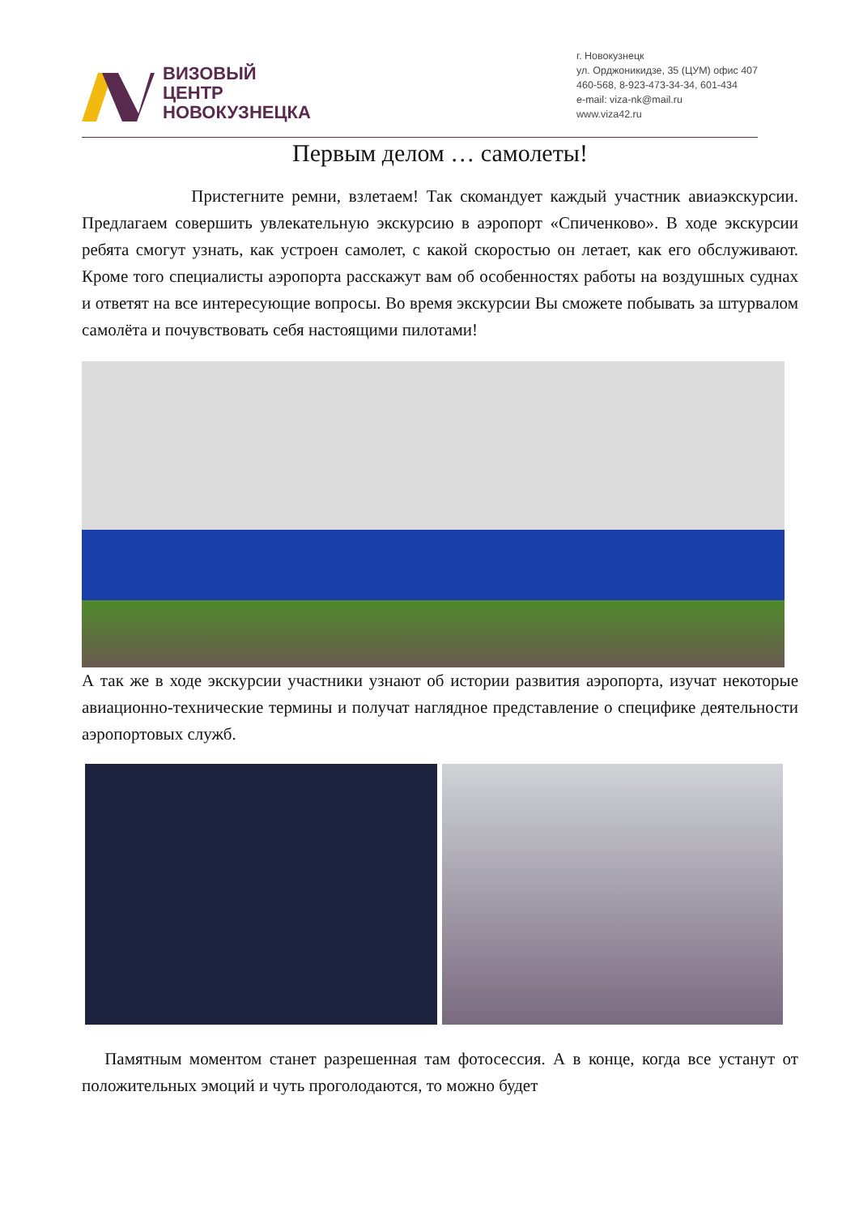ВИЗОВЫЙ
ЦЕНТР
НОВОКУЗНЕЦКА
г. Новокузнецк
ул. Орджоникидзе, 35 (ЦУМ) офис 407
460-568, 8-923-473-34-34, 601-434
e-mail: viza-nk@mail.ru
www.viza42.ru
Первым делом … самолеты!
Пристегните ремни, взлетаем! Так скомандует каждый участник авиаэкскурсии. Предлагаем совершить увлекательную экскурсию в аэропорт «Спиченково». В ходе экскурсии ребята смогут узнать, как устроен самолет, с какой скоростью он летает, как его обслуживают. Кроме того специалисты аэропорта расскажут вам об особенностях работы на воздушных суднах и ответят на все интересующие вопросы. Во время экскурсии Вы сможете побывать за штурвалом самолёта и почувствовать себя настоящими пилотами!
А так же в ходе экскурсии участники узнают об истории развития аэропорта, изучат некоторые авиационно-технические термины и получат наглядное представление о специфике деятельности аэропортовых служб.
Памятным моментом станет разрешенная там фотосессия. А в конце, когда все устанут от положительных эмоций и чуть проголодаются, то можно будет